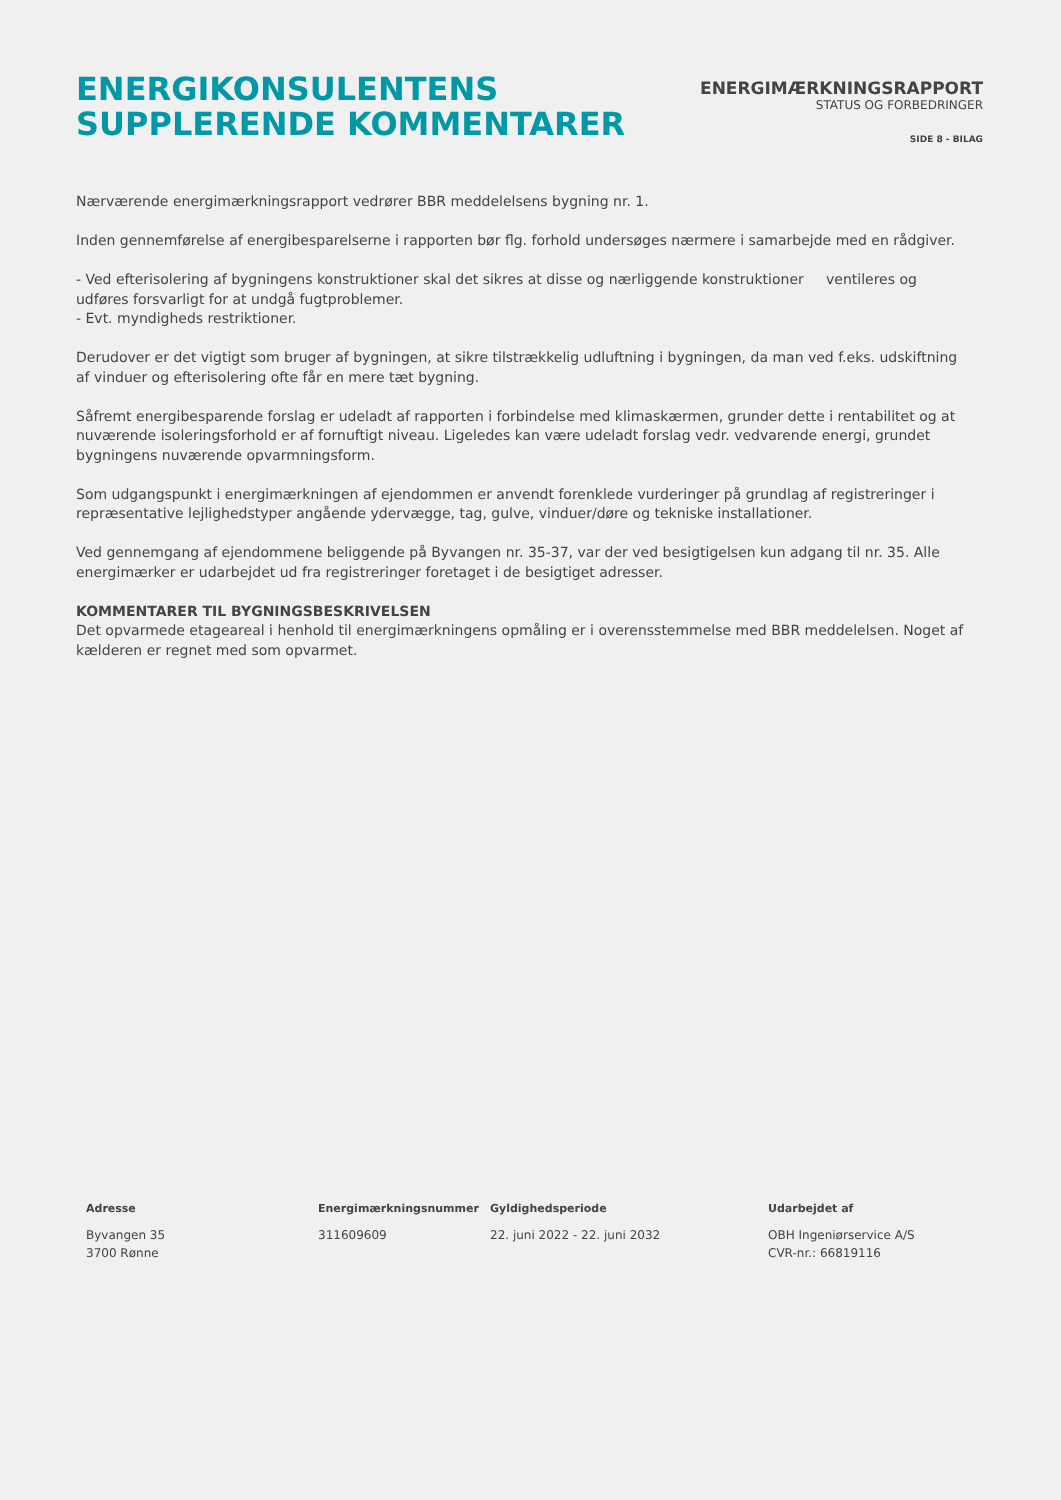ENERGIKONSULENTENS
SUPPLERENDE KOMMENTARER
ENERGIMÆRKNINGSRAPPORT
STATUS OG FORBEDRINGER
SIDE 8 - BILAG
Nærværende energimærkningsrapport vedrører BBR meddelelsens bygning nr. 1.
Inden gennemførelse af energibesparelserne i rapporten bør flg. forhold undersøges nærmere i samarbejde med en rådgiver.
- Ved efterisolering af bygningens konstruktioner skal det sikres at disse og nærliggende konstruktioner ventileres og udføres forsvarligt for at undgå fugtproblemer.
- Evt. myndigheds restriktioner.
Derudover er det vigtigt som bruger af bygningen, at sikre tilstrækkelig udluftning i bygningen, da man ved f.eks. udskiftning af vinduer og efterisolering ofte får en mere tæt bygning.
Såfremt energibesparende forslag er udeladt af rapporten i forbindelse med klimaskærmen, grunder dette i rentabilitet og at nuværende isoleringsforhold er af fornuftigt niveau. Ligeledes kan være udeladt forslag vedr. vedvarende energi, grundet bygningens nuværende opvarmningsform.
Som udgangspunkt i energimærkningen af ejendommen er anvendt forenklede vurderinger på grundlag af registreringer i repræsentative lejlighedstyper angående ydervægge, tag, gulve, vinduer/døre og tekniske installationer.
Ved gennemgang af ejendommene beliggende på Byvangen nr. 35-37, var der ved besigtigelsen kun adgang til nr. 35. Alle energimærker er udarbejdet ud fra registreringer foretaget i de besigtiget adresser.
KOMMENTARER TIL BYGNINGSBESKRIVELSEN
Det opvarmede etageareal i henhold til energimærkningens opmåling er i overensstemmelse med BBR meddelelsen. Noget af kælderen er regnet med som opvarmet.
Adresse
Byvangen 35
3700 Rønne
Energimærkningsnummer
311609609
Gyldighedsperiode
22. juni 2022 - 22. juni 2032
Udarbejdet af
OBH Ingeniørservice A/S
CVR-nr.: 66819116